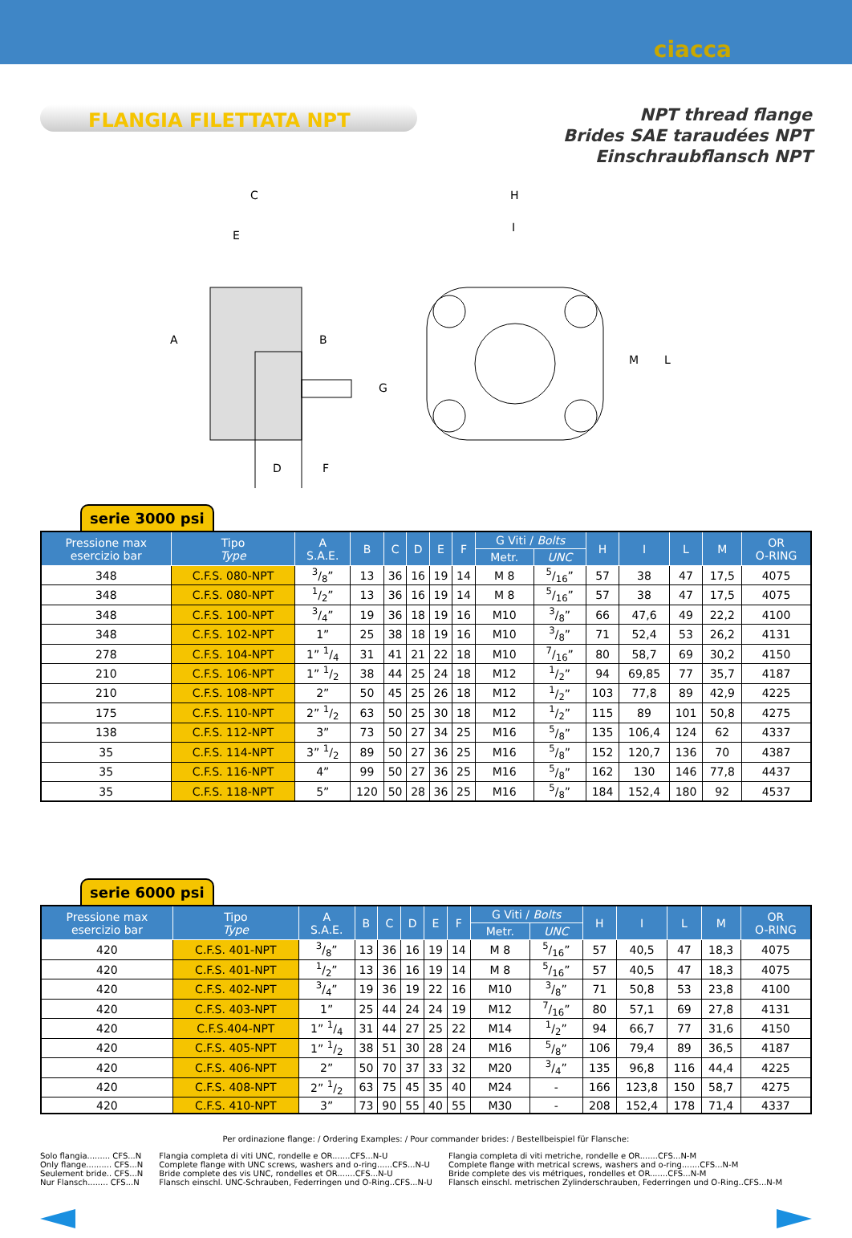ciacca
FLANGIA FILETTATA NPT
NPT thread flange
Brides SAE taraudées NPT
Einschraubflansch NPT
C
E
A
B
G
D
F
H
I
M
L
serie 3000 psi
| Pressione max esercizio bar | Tipo Type | A S.A.E. | B | C | D | E | F | G Viti / Bolts | | H | I | L | M | OR O-RING |
| --- | --- | --- | --- | --- | --- | --- | --- | --- | --- | --- | --- | --- | --- | --- |
| | | | | | | | | Metr. | UNC | | | | | |
| 348 | C.F.S. 080-NPT | 3/8” | 13 | 36 | 16 | 19 | 14 | M 8 | 5/16” | 57 | 38 | 47 | 17,5 | 4075 |
| 348 | C.F.S. 080-NPT | 1/2” | 13 | 36 | 16 | 19 | 14 | M 8 | 5/16” | 57 | 38 | 47 | 17,5 | 4075 |
| 348 | C.F.S. 100-NPT | 3/4” | 19 | 36 | 18 | 19 | 16 | M10 | 3/8” | 66 | 47,6 | 49 | 22,2 | 4100 |
| 348 | C.F.S. 102-NPT | 1” | 25 | 38 | 18 | 19 | 16 | M10 | 3/8” | 71 | 52,4 | 53 | 26,2 | 4131 |
| 278 | C.F.S. 104-NPT | 1” 1/4 | 31 | 41 | 21 | 22 | 18 | M10 | 7/16” | 80 | 58,7 | 69 | 30,2 | 4150 |
| 210 | C.F.S. 106-NPT | 1” 1/2 | 38 | 44 | 25 | 24 | 18 | M12 | 1/2” | 94 | 69,85 | 77 | 35,7 | 4187 |
| 210 | C.F.S. 108-NPT | 2” | 50 | 45 | 25 | 26 | 18 | M12 | 1/2” | 103 | 77,8 | 89 | 42,9 | 4225 |
| 175 | C.F.S. 110-NPT | 2” 1/2 | 63 | 50 | 25 | 30 | 18 | M12 | 1/2” | 115 | 89 | 101 | 50,8 | 4275 |
| 138 | C.F.S. 112-NPT | 3” | 73 | 50 | 27 | 34 | 25 | M16 | 5/8” | 135 | 106,4 | 124 | 62 | 4337 |
| 35 | C.F.S. 114-NPT | 3” 1/2 | 89 | 50 | 27 | 36 | 25 | M16 | 5/8” | 152 | 120,7 | 136 | 70 | 4387 |
| 35 | C.F.S. 116-NPT | 4” | 99 | 50 | 27 | 36 | 25 | M16 | 5/8” | 162 | 130 | 146 | 77,8 | 4437 |
| 35 | C.F.S. 118-NPT | 5” | 120 | 50 | 28 | 36 | 25 | M16 | 5/8” | 184 | 152,4 | 180 | 92 | 4537 |
serie 6000 psi
| Pressione max esercizio bar | Tipo Type | A S.A.E. | B | C | D | E | F | G Viti / Bolts | | H | I | L | M | OR O-RING |
| --- | --- | --- | --- | --- | --- | --- | --- | --- | --- | --- | --- | --- | --- | --- |
| | | | | | | | | Metr. | UNC | | | | | |
| 420 | C.F.S. 401-NPT | 3/8” | 13 | 36 | 16 | 19 | 14 | M 8 | 5/16” | 57 | 40,5 | 47 | 18,3 | 4075 |
| 420 | C.F.S. 401-NPT | 1/2” | 13 | 36 | 16 | 19 | 14 | M 8 | 5/16” | 57 | 40,5 | 47 | 18,3 | 4075 |
| 420 | C.F.S. 402-NPT | 3/4” | 19 | 36 | 19 | 22 | 16 | M10 | 3/8” | 71 | 50,8 | 53 | 23,8 | 4100 |
| 420 | C.F.S. 403-NPT | 1” | 25 | 44 | 24 | 24 | 19 | M12 | 7/16” | 80 | 57,1 | 69 | 27,8 | 4131 |
| 420 | C.F.S.404-NPT | 1” 1/4 | 31 | 44 | 27 | 25 | 22 | M14 | 1/2” | 94 | 66,7 | 77 | 31,6 | 4150 |
| 420 | C.F.S. 405-NPT | 1” 1/2 | 38 | 51 | 30 | 28 | 24 | M16 | 5/8” | 106 | 79,4 | 89 | 36,5 | 4187 |
| 420 | C.F.S. 406-NPT | 2” | 50 | 70 | 37 | 33 | 32 | M20 | 3/4” | 135 | 96,8 | 116 | 44,4 | 4225 |
| 420 | C.F.S. 408-NPT | 2” 1/2 | 63 | 75 | 45 | 35 | 40 | M24 | - | 166 | 123,8 | 150 | 58,7 | 4275 |
| 420 | C.F.S. 410-NPT | 3” | 73 | 90 | 55 | 40 | 55 | M30 | - | 208 | 152,4 | 178 | 71,4 | 4337 |
Per ordinazione flange: / Ordering Examples: / Pour commander brides: / Bestellbeispiel für Flansche:
Solo flangia......... CFS...N
Only flange.......... CFS...N
Seulement bride.. CFS...N
Nur Flansch........ CFS...N
Flangia completa di viti UNC, rondelle e OR.......CFS...N-U
Complete flange with UNC screws, washers and o-ring......CFS...N-U
Bride complete des vis UNC, rondelles et OR.......CFS...N-U
Flansch einschl. UNC-Schrauben, Federringen und O-Ring..CFS...N-U
Flangia completa di viti metriche, rondelle e OR.......CFS...N-M
Complete flange with metrical screws, washers and o-ring.......CFS...N-M
Bride complete des vis métriques, rondelles et OR.......CFS...N-M
Flansch einschl. metrischen Zylinderschrauben, Federringen und O-Ring..CFS...N-M